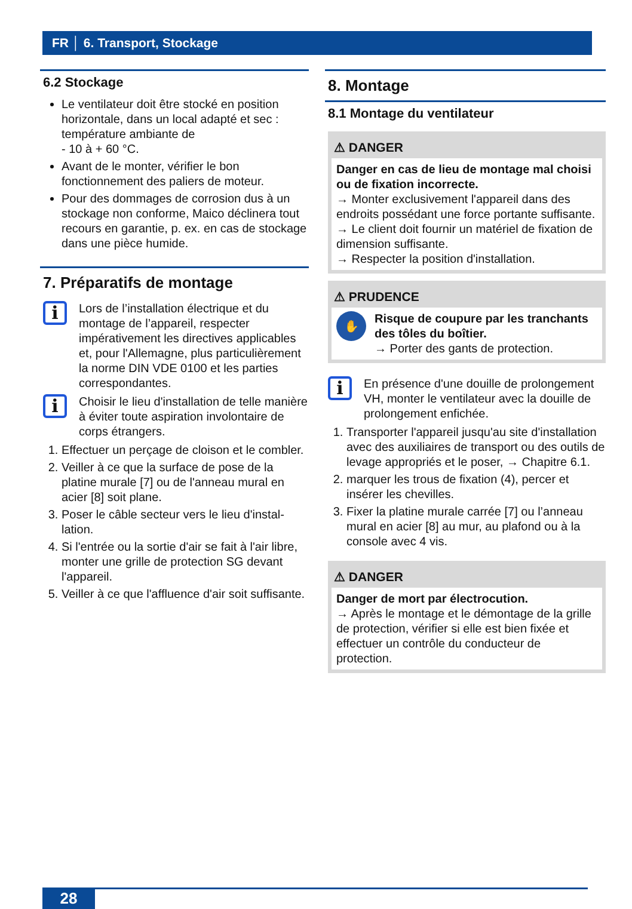FR │ 6. Transport, Stockage
6.2 Stockage
Le ventilateur doit être stocké en position horizontale, dans un local adapté et sec : température ambiante de
- 10 à + 60 °C.
Avant de le monter, vérifier le bon fonctionnement des paliers de moteur.
Pour des dommages de corrosion dus à un stockage non conforme, Maico décli­nera tout recours en garantie, p. ex. en cas de stockage dans une pièce humide.
7. Préparatifs de montage
i
Lors de l’installation électrique et du montage de l’appareil, respecter impérativement les directives applicables et, pour l'Allemagne, plus particulièrement la norme DIN VDE 0100 et les parties correspondantes.
i
Choisir le lieu d'installation de telle manière à éviter toute aspiration involontaire de corps étrangers.
1. Effectuer un perçage de cloison et le combler.
2. Veiller à ce que la surface de pose de la platine murale [7] ou de l'anneau mural en acier [8] soit plane.
3. Poser le câble secteur vers le lieu d'instal­lation.
4. Si l'entrée ou la sortie d'air se fait à l'air libre, monter une grille de protection SG devant l'appareil.
5. Veiller à ce que l'affluence d'air soit suffisante.
8. Montage
8.1 Montage du ventilateur
⚠ DANGER
Danger en cas de lieu de montage mal choisi ou de fixation incorrecte.
→ Monter exclusivement l'appareil dans des endroits possédant une force portante suffisante.
→ Le client doit fournir un matériel de fixation de dimension suffisante.
→ Respecter la position d'installation.
⚠ PRUDENCE
✋
Risque de coupure par les tranchants des tôles du boîtier.
→ Porter des gants de protection.
i
En présence d'une douille de pro­longement VH, monter le ventilateur avec la douille de prolongement enfichée.
1. Transporter l'appareil jusqu'au site d'instal­lation avec des auxiliaires de transport ou des outils de levage appropriés et le poser, → Chapitre 6.1.
2. marquer les trous de fixation (4), percer et insérer les chevilles.
3. Fixer la platine murale carrée [7] ou l’anneau mural en acier [8] au mur, au plafond ou à la console avec 4 vis.
⚠ DANGER
Danger de mort par électrocution.
→ Après le montage et le démontage de la grille de protection, vérifier si elle est bien fixée et effectuer un contrôle du conducteur de protection.
28